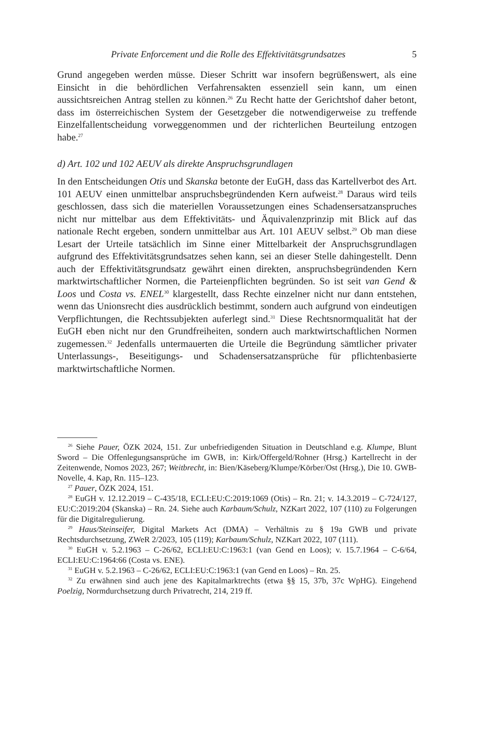Private Enforcement und die Rolle des Effektivitätsgrundsatzes 5
Grund angegeben werden müsse. Dieser Schritt war insofern begrüßenswert, als eine Einsicht in die behördlichen Verfahrensakten essenziell sein kann, um einen aussichtsreichen Antrag stellen zu können.<sup>26</sup> Zu Recht hatte der Gerichtshof daher betont, dass im österreichischen System der Gesetzgeber die notwendigerweise zu treffende Einzelfallentscheidung vorweggenommen und der richterlichen Beurteilung entzogen habe.<sup>27</sup>
d) Art. 102 und 102 AEUV als direkte Anspruchsgrundlagen
In den Entscheidungen Otis und Skanska betonte der EuGH, dass das Kartellverbot des Art. 101 AEUV einen unmittelbar anspruchsbegründenden Kern aufweist.<sup>28</sup> Daraus wird teils geschlossen, dass sich die materiellen Voraussetzungen eines Schadensersatzanspruches nicht nur mittelbar aus dem Effektivitäts- und Äquivalenzprinzip mit Blick auf das nationale Recht ergeben, sondern unmittelbar aus Art. 101 AEUV selbst.<sup>29</sup> Ob man diese Lesart der Urteile tatsächlich im Sinne einer Mittelbarkeit der Anspruchsgrundlagen aufgrund des Effektivitätsgrundsatzes sehen kann, sei an dieser Stelle dahingestellt. Denn auch der Effektivitätsgrundsatz gewährt einen direkten, anspruchsbegründenden Kern marktwirtschaftlicher Normen, die Parteienpflichten begründen. So ist seit van Gend & Loos und Costa vs. ENEL<sup>30</sup> klargestellt, dass Rechte einzelner nicht nur dann entstehen, wenn das Unionsrecht dies ausdrücklich bestimmt, sondern auch aufgrund von eindeutigen Verpflichtungen, die Rechtssubjekten auferlegt sind.<sup>31</sup> Diese Rechtsnormqualität hat der EuGH eben nicht nur den Grundfreiheiten, sondern auch marktwirtschaftlichen Normen zugemessen.<sup>32</sup> Jedenfalls untermauerten die Urteile die Begründung sämtlicher privater Unterlassungs-, Beseitigungs- und Schadensersatzansprüche für pflichtenbasierte marktwirtschaftliche Normen.
<sup>26</sup> Siehe Pauer, ÖZK 2024, 151. Zur unbefriedigenden Situation in Deutschland e.g. Klumpe, Blunt Sword – Die Offenlegungsansprüche im GWB, in: Kirk/Offergeld/Rohner (Hrsg.) Kartellrecht in der Zeitenwende, Nomos 2023, 267; Weitbrecht, in: Bien/Käseberg/Klumpe/Körber/Ost (Hrsg.), Die 10. GWB-Novelle, 4. Kap, Rn. 115–123.
<sup>27</sup> Pauer, ÖZK 2024, 151.
<sup>28</sup> EuGH v. 12.12.2019 – C-435/18, ECLI:EU:C:2019:1069 (Otis) – Rn. 21; v. 14.3.2019 – C-724/127, EU:C:2019:204 (Skanska) – Rn. 24. Siehe auch Karbaum/Schulz, NZKart 2022, 107 (110) zu Folgerungen für die Digitalregulierung.
<sup>29</sup> Haus/Steinseifer, Digital Markets Act (DMA) – Verhältnis zu § 19a GWB und private Rechtsdurchsetzung, ZWeR 2/2023, 105 (119); Karbaum/Schulz, NZKart 2022, 107 (111).
<sup>30</sup> EuGH v. 5.2.1963 – C-26/62, ECLI:EU:C:1963:1 (van Gend en Loos); v. 15.7.1964 – C-6/64, ECLI:EU:C:1964:66 (Costa vs. ENE).
<sup>31</sup> EuGH v. 5.2.1963 – C-26/62, ECLI:EU:C:1963:1 (van Gend en Loos) – Rn. 25.
<sup>32</sup> Zu erwähnen sind auch jene des Kapitalmarktrechts (etwa §§ 15, 37b, 37c WpHG). Eingehend Poelzig, Normdurchsetzung durch Privatrecht, 214, 219 ff.